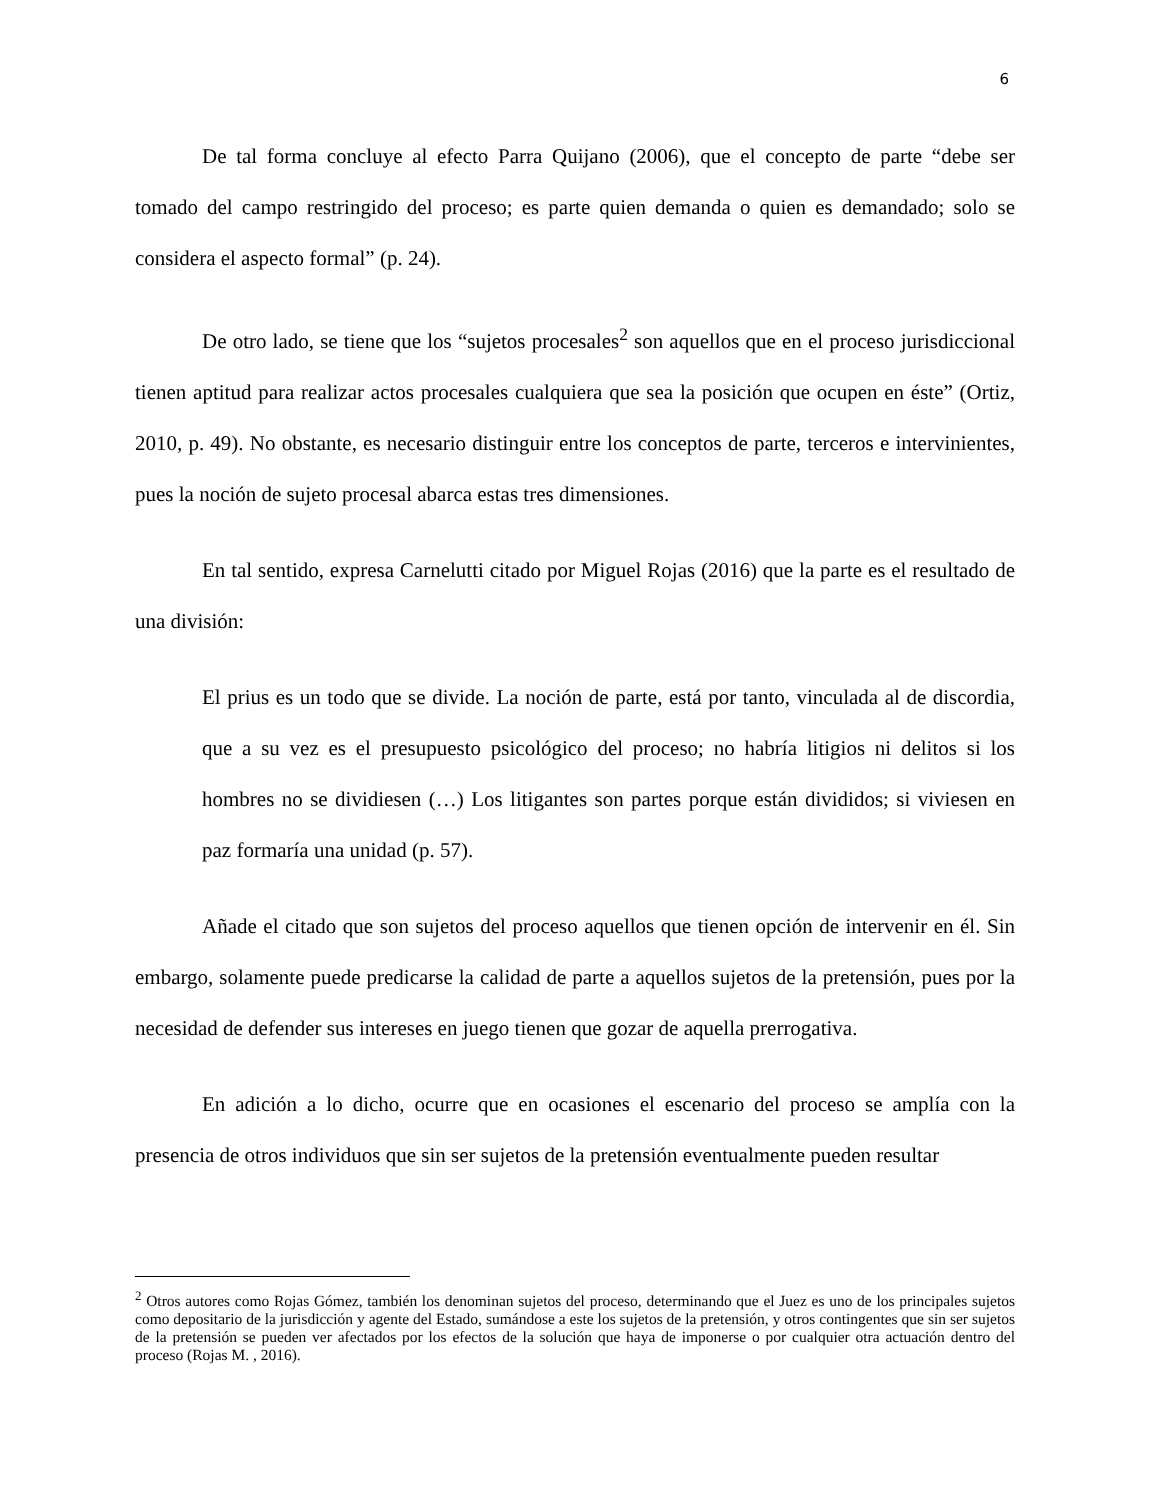6
De tal forma concluye al efecto Parra Quijano (2006), que el concepto de parte “debe ser tomado del campo restringido del proceso; es parte quien demanda o quien es demandado; solo se considera el aspecto formal” (p. 24).
De otro lado, se tiene que los “sujetos procesales<sup>2</sup> son aquellos que en el proceso jurisdiccional tienen aptitud para realizar actos procesales cualquiera que sea la posición que ocupen en éste” (Ortiz, 2010, p. 49). No obstante, es necesario distinguir entre los conceptos de parte, terceros e intervinientes, pues la noción de sujeto procesal abarca estas tres dimensiones.
En tal sentido, expresa Carnelutti citado por Miguel Rojas (2016) que la parte es el resultado de una división:
El prius es un todo que se divide. La noción de parte, está por tanto, vinculada al de discordia, que a su vez es el presupuesto psicológico del proceso; no habría litigios ni delitos si los hombres no se dividiesen (…) Los litigantes son partes porque están divididos; si viviesen en paz formaría una unidad (p. 57).
Añade el citado que son sujetos del proceso aquellos que tienen opción de intervenir en él. Sin embargo, solamente puede predicarse la calidad de parte a aquellos sujetos de la pretensión, pues por la necesidad de defender sus intereses en juego tienen que gozar de aquella prerrogativa.
En adición a lo dicho, ocurre que en ocasiones el escenario del proceso se amplía con la presencia de otros individuos que sin ser sujetos de la pretensión eventualmente pueden resultar
<sup>2</sup> Otros autores como Rojas Gómez, también los denominan sujetos del proceso, determinando que el Juez es uno de los principales sujetos como depositario de la jurisdicción y agente del Estado, sumándose a este los sujetos de la pretensión, y otros contingentes que sin ser sujetos de la pretensión se pueden ver afectados por los efectos de la solución que haya de imponerse o por cualquier otra actuación dentro del proceso (Rojas M. , 2016).